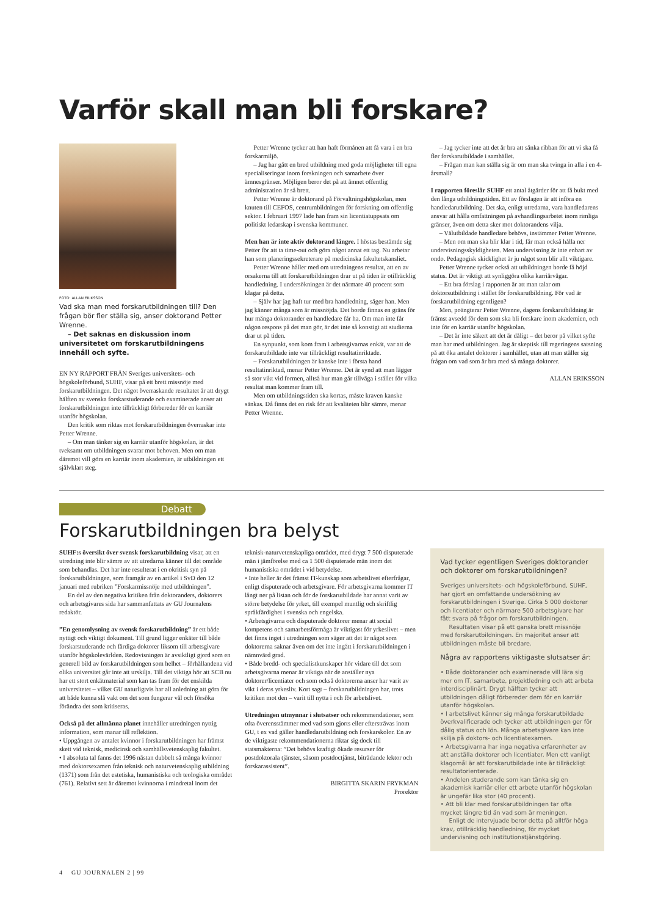Varför skall man bli forskare?
FOTO: ALLAN ERIKSSON
Vad ska man med forskarutbildningen till? Den frågan bör fler ställa sig, anser doktorand Petter Wrenne.
– Det saknas en diskussion inom universitetet om forskarutbildningens innehåll och syfte.
EN NY RAPPORT FRÅN Sveriges universitets- och högskoleförbund, SUHF, visar på ett brett missnöje med forskarutbildningen. Det något överraskande resultatet är att drygt hälften av svenska forskarstuderande och examinerade anser att forskarutbildningen inte tillräckligt förbereder för en karriär utanför högskolan.
Den kritik som riktas mot forskarutbildningen överraskar inte Petter Wrenne.
– Om man tänker sig en karriär utanför högskolan, är det tveksamt om utbildningen svarar mot behoven. Men om man däremot vill göra en karriär inom akademien, är utbildningen ett självklart steg.
Petter Wrenne tycker att han haft förmånen att få vara i en bra forskarmiljö.
– Jag har gått en bred utbildning med goda möjligheter till egna specialiseringar inom forskningen och samarbete över ämnesgränser. Möjligen beror det på att ämnet offentlig administration är så brett.
Petter Wrenne är doktorand på Förvaltningshögskolan, men knuten till CEFOS, centrumbildningen för forskning om offentlig sektor. I februari 1997 lade han fram sin licentiatuppsats om politiskt ledarskap i svenska kommuner.
Men han är inte aktiv doktorand längre. I höstas bestämde sig Petter för att ta time-out och göra något annat ett tag. Nu arbetar han som planeringssekreterare på medicinska fakultetskansliet.
Petter Wrenne håller med om utredningens resultat, att en av orsakerna till att forskarutbildningen drar ut på tiden är otillräcklig handledning. I undersökningen är det närmare 40 procent som klagar på detta.
– Själv har jag haft tur med bra handledning, säger han. Men jag känner många som är missnöjda. Det borde finnas en gräns för hur många doktorander en handledare får ha. Om man inte får någon respons på det man gör, är det inte så konstigt att studierna drar ut på tiden.
En synpunkt, som kom fram i arbetsgivarnas enkät, var att de forskarutbildade inte var tillräckligt resultatinriktade.
– Forskarutbildningen är kanske inte i första hand resultatinriktad, menar Petter Wrenne. Det är synd att man lägger så stor vikt vid formen, alltså hur man går tillväga i stället för vilka resultat man kommer fram till.
Men om utbildningstiden ska kortas, måste kraven kanske sänkas. Då finns det en risk för att kvaliteten blir sämre, menar Petter Wrenne.
– Jag tycker inte att det är bra att sänka ribban för att vi ska få fler forskarutbildade i samhället.
– Frågan man kan ställa sig är om man ska tvinga in alla i en 4-årsmall?
I rapporten föreslår SUHF ett antal åtgärder för att få bukt med den långa utbildningstiden. Ett av förslagen är att införa en handledarutbildning. Det ska, enligt utredarna, vara handledarens ansvar att hålla omfattningen på avhandlingsarbetet inom rimliga gränser, även om detta sker mot doktorandens vilja.
– Välutbildade handledare behövs, instämmer Petter Wrenne.
– Men om man ska blir klar i tid, får man också hålla ner undervisningsskyldigheten. Men undervisning är inte enbart av ondo. Pedagogisk skicklighet är ju något som blir allt viktigare.
Petter Wrenne tycker också att utbildningen borde få höjd status. Det är viktigt att synliggöra olika karriärvägar.
– Ett bra förslag i rapporten är att man talar om doktorsutbildning i stället för forskarutbildning. För vad är forskarutbildning egentligen?
Men, poängterar Petter Wrenne, dagens forskarutbildning är främst avsedd för dem som ska bli forskare inom akademien, och inte för en karriär utanför högskolan.
– Det är inte säkert att det är dåligt – det beror på vilket syfte man har med utbildningen. Jag är skeptisk till regeringens satsning på att öka antalet doktorer i samhället, utan att man ställer sig frågan om vad som är bra med så många doktorer.
ALLAN ERIKSSON
Debatt
Forskarutbildningen bra belyst
SUHF:s översikt över svensk forskarutbildning visar, att en utredning inte blir sämre av att utredarna känner till det område som behandlas. Det har inte resulterat i en okritisk syn på forskarutbildningen, som framgår av en artikel i SvD den 12 januari med rubriken ”Forskarmissnöje med utbildningen”.
En del av den negativa kritiken från doktoranders, doktorers och arbetsgivares sida har sammanfattats av GU Journalens redaktör.
”En genomlysning av svensk forskarutbildning” är ett både nyttigt och viktigt dokument. Till grund ligger enkäter till både forskarstuderande och färdiga doktorer liksom till arbetsgivare utanför högskolevärlden. Redovisningen är avsiktligt gjord som en generell bild av forskarutbildningen som helhet – förhållandena vid olika universitet går inte att urskilja. Till det viktiga hör att SCB nu har ett stort enkätmaterial som kan tas fram för det enskilda universitetet – vilket GU naturligtvis har all anledning att göra för att både kunna slå vakt om det som fungerar väl och försöka förändra det som kritiseras.
Också på det allmänna planet innehåller utredningen nyttig information, som manar till reflektion.
• Uppgången av antalet kvinnor i forskarutbildningen har främst skett vid teknisk, medicinsk och samhällsvetenskaplig fakultet.
• I absoluta tal fanns det 1996 nästan dubbelt så många kvinnor med doktorsexamen från teknisk och naturvetenskaplig utbildning (1371) som från det estetiska, humanistiska och teologiska området (761). Relativt sett är däremot kvinnorna i mindretal inom det
teknisk-naturvetenskapliga området, med drygt 7 500 disputerade män i jämförelse med ca 1 500 disputerade män inom det humanistiska området i vid betydelse.
• Inte heller är det främst IT-kunskap som arbetslivet efterfrågar, enligt disputerade och arbetsgivare. För arbetsgivarna kommer IT långt ner på listan och för de forskarutbildade har annat varit av större betydelse för yrket, till exempel muntlig och skriftlig språkfärdighet i svenska och engelska.
• Arbetsgivarna och disputerade doktorer menar att social kompetens och samarbetsförmåga är viktigast för yrkeslivet – men det finns inget i utredningen som säger att det är något som doktorerna saknar även om det inte ingått i forskarutbildningen i nämnvärd grad.
• Både bredd- och specialistkunskaper hör vidare till det som arbetsgivarna menar är viktiga när de anställer nya doktorer/licentiater och som också doktorerna anser har varit av vikt i deras yrkesliv. Kort sagt – forskarutbildningen har, trots kritiken mot den – varit till nytta i och för arbetslivet.
Utredningen utmynnar i slutsatser och rekommendationer, som ofta överensstämmer med vad som gjorts eller eftersträvas inom GU, t ex vad gäller handledarutbildning och forskarskolor. En av de viktigaste rekommendationerna riktar sig dock till statsmakterna: ”Det behövs kraftigt ökade resurser för postdoktorala tjänster, såsom postdoctjänst, biträdande lektor och forskarassistent”.
BIRGITTA SKARIN FRYKMAN
Prorektor
Vad tycker egentligen Sveriges doktorander och doktorer om forskarutbildningen?
Sveriges universitets- och högskoleförbund, SUHF, har gjort en omfattande undersökning av forskarutbildningen i Sverige. Cirka 5 000 doktorer och licentiater och närmare 500 arbetsgivare har fått svara på frågor om forskarutbildningen.
Resultaten visar på ett ganska brett missnöje med forskarutbildningen. En majoritet anser att utbildningen måste bli bredare.
Några av rapportens viktigaste slutsatser är:
• Både doktorander och examinerade vill lära sig mer om IT, samarbete, projektledning och att arbeta interdisciplinärt. Drygt hälften tycker att utbildningen dåligt förbereder dem för en karriär utanför högskolan.
• I arbetslivet känner sig många forskarutbildade överkvalificerade och tycker att utbildningen ger för dålig status och lön. Många arbetsgivare kan inte skilja på doktors- och licentiatexamen.
• Arbetsgivarna har inga negativa erfarenheter av att anställa doktorer och licentiater. Men ett vanligt klagomål är att forskarutbildade inte är tillräckligt resultatorienterade.
• Andelen studerande som kan tänka sig en akademisk karriär eller ett arbete utanför högskolan är ungefär lika stor (40 procent).
• Att bli klar med forskarutbildningen tar ofta mycket längre tid än vad som är meningen.
Enligt de intervjuade beror detta på alltför höga krav, otillräcklig handledning, för mycket undervisning och institutionstjänstgöring.
4 GU JOURNALEN 2 | 99